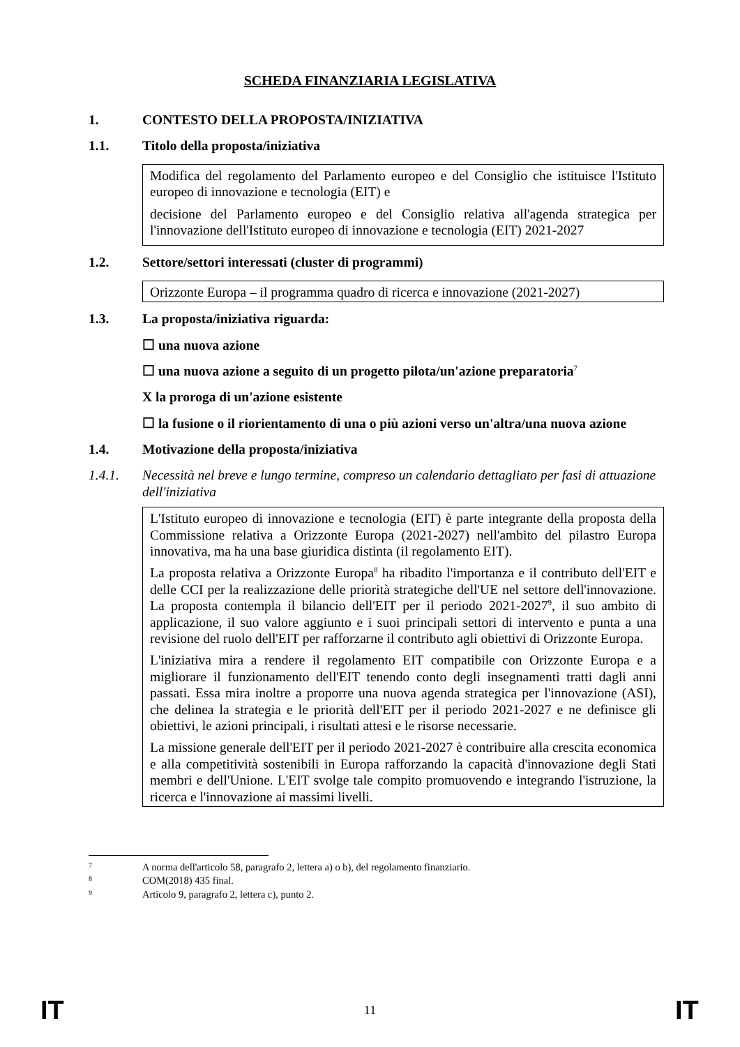SCHEDA FINANZIARIA LEGISLATIVA
1. CONTESTO DELLA PROPOSTA/INIZIATIVA
1.1. Titolo della proposta/iniziativa
Modifica del regolamento del Parlamento europeo e del Consiglio che istituisce l'Istituto europeo di innovazione e tecnologia (EIT) e
decisione del Parlamento europeo e del Consiglio relativa all'agenda strategica per l'innovazione dell'Istituto europeo di innovazione e tecnologia (EIT) 2021-2027
1.2. Settore/settori interessati (cluster di programmi)
Orizzonte Europa – il programma quadro di ricerca e innovazione (2021-2027)
1.3. La proposta/iniziativa riguarda:
☐ una nuova azione
☐ una nuova azione a seguito di un progetto pilota/un'azione preparatoria<sup>7</sup>
X la proroga di un'azione esistente
☐ la fusione o il riorientamento di una o più azioni verso un'altra/una nuova azione
1.4. Motivazione della proposta/iniziativa
1.4.1. Necessità nel breve e lungo termine, compreso un calendario dettagliato per fasi di attuazione dell'iniziativa
L'Istituto europeo di innovazione e tecnologia (EIT) è parte integrante della proposta della Commissione relativa a Orizzonte Europa (2021-2027) nell'ambito del pilastro Europa innovativa, ma ha una base giuridica distinta (il regolamento EIT).
La proposta relativa a Orizzonte Europa<sup>8</sup> ha ribadito l'importanza e il contributo dell'EIT e delle CCI per la realizzazione delle priorità strategiche dell'UE nel settore dell'innovazione. La proposta contempla il bilancio dell'EIT per il periodo 2021-2027<sup>9</sup>, il suo ambito di applicazione, il suo valore aggiunto e i suoi principali settori di intervento e punta a una revisione del ruolo dell'EIT per rafforzarne il contributo agli obiettivi di Orizzonte Europa.
L'iniziativa mira a rendere il regolamento EIT compatibile con Orizzonte Europa e a migliorare il funzionamento dell'EIT tenendo conto degli insegnamenti tratti dagli anni passati. Essa mira inoltre a proporre una nuova agenda strategica per l'innovazione (ASI), che delinea la strategia e le priorità dell'EIT per il periodo 2021-2027 e ne definisce gli obiettivi, le azioni principali, i risultati attesi e le risorse necessarie.
La missione generale dell'EIT per il periodo 2021-2027 è contribuire alla crescita economica e alla competitività sostenibili in Europa rafforzando la capacità d'innovazione degli Stati membri e dell'Unione. L'EIT svolge tale compito promuovendo e integrando l'istruzione, la ricerca e l'innovazione ai massimi livelli.
7 A norma dell'articolo 58, paragrafo 2, lettera a) o b), del regolamento finanziario.
8 COM(2018) 435 final.
9 Articolo 9, paragrafo 2, lettera c), punto 2.
IT 11 IT